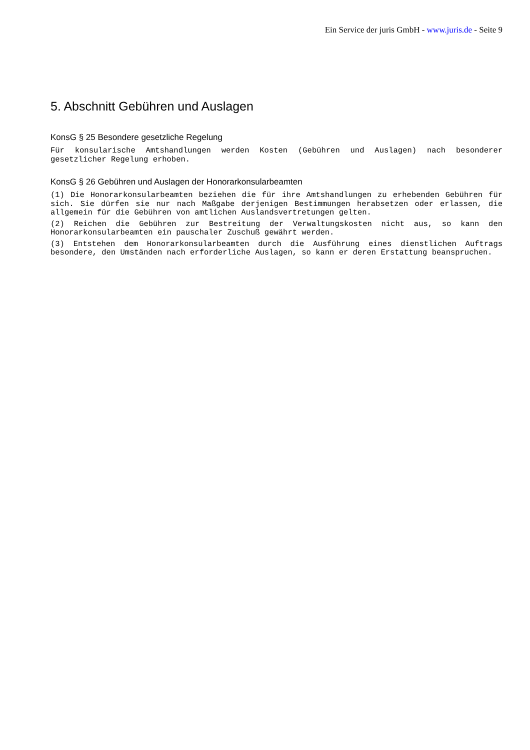Ein Service der juris GmbH - www.juris.de - Seite 9
5. Abschnitt Gebühren und Auslagen
KonsG § 25 Besondere gesetzliche Regelung
Für konsularische Amtshandlungen werden Kosten (Gebühren und Auslagen) nach besonderer gesetzlicher Regelung erhoben.
KonsG § 26 Gebühren und Auslagen der Honorarkonsularbeamten
(1) Die Honorarkonsularbeamten beziehen die für ihre Amtshandlungen zu erhebenden Gebühren für sich. Sie dürfen sie nur nach Maßgabe derjenigen Bestimmungen herabsetzen oder erlassen, die allgemein für die Gebühren von amtlichen Auslandsvertretungen gelten.
(2) Reichen die Gebühren zur Bestreitung der Verwaltungskosten nicht aus, so kann den Honorarkonsularbeamten ein pauschaler Zuschuß gewährt werden.
(3) Entstehen dem Honorarkonsularbeamten durch die Ausführung eines dienstlichen Auftrags besondere, den Umständen nach erforderliche Auslagen, so kann er deren Erstattung beanspruchen.